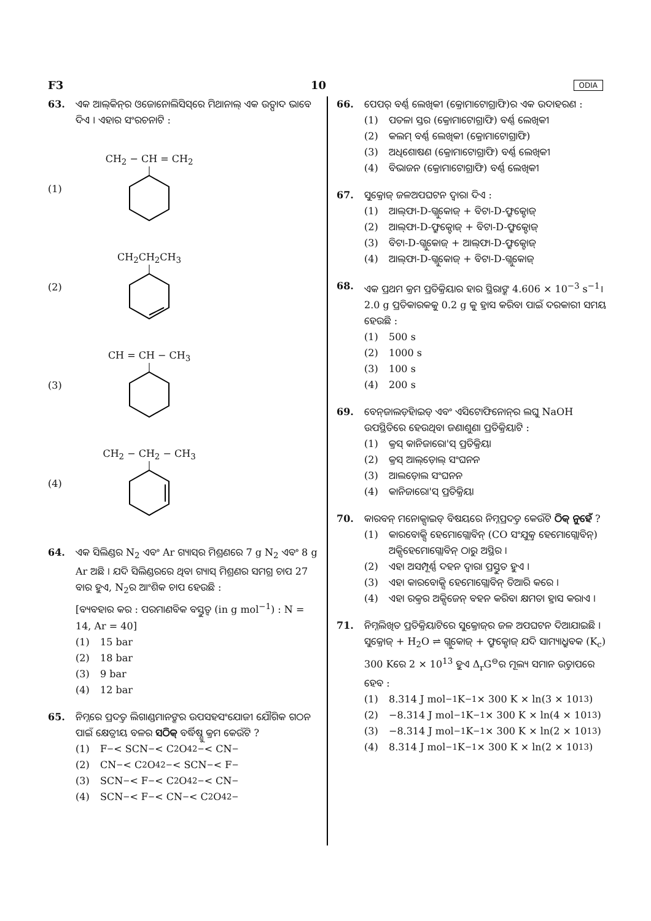F3 10 ODIA
63. ଏକ ଆଲ୍‌କିନ୍‌ର ଓଜୋନୋଲିସିସ୍‌ରେ ମିଥାନାଲ୍ ଏକ ଉତ୍ପାଦ ଭାବେ ଦିଏ । ଏହାର ସଂରଚନାଟି :
(1) CH<sub>2</sub> − CH = CH<sub>2</sub>
(2) CH<sub>2</sub>CH<sub>2</sub>CH<sub>3</sub>
(3) CH = CH − CH<sub>3</sub>
(4) CH<sub>2</sub> − CH<sub>2</sub> − CH<sub>3</sub>
64. ଏକ ସିଲିଣ୍ଡର N<sub>2</sub> ଏବଂ Ar ଗ୍ୟାସ୍‌ର ମିଶ୍ରଣରେ 7 g N<sub>2</sub> ଏବଂ 8 g Ar ଅଛି । ଯଦି ସିଲିଣ୍ଡରରେ ଥିବା ଗ୍ୟାସ୍ ମିଶ୍ରଣର ସମଗ୍ର ଚାପ 27 ବାର ହୁଏ, N<sub>2</sub>ର ଆଂଶିକ ଚାପ ହେଉଛି :
[ବ୍ୟବହାର କର : ପରମାଣବିକ ବସ୍ତୁତ୍ୱ (in g mol<sup>−1</sup>) : N = 14, Ar = 40]
(1) 15 bar
(2) 18 bar
(3) 9 bar
(4) 12 bar
65. ନିମ୍ନରେ ପ୍ରଦତ୍ତ ଲିଗାଣ୍ଡମାନଙ୍କର ଉପସହସଂଯୋଜୀ ଯୌଗିକ ଗଠନ ପାଇଁ କ୍ଷେତ୍ରୀୟ ବଳର ସଠିକ୍ ବର୍ଦ୍ଧିଷ୍ଣୁ କ୍ରମ କେଉଁଟି ?
(1) F<sup>−</sup> < SCN<sup>−</sup> < C<sub>2</sub>O<sub>4</sub><sup>2−</sup> < CN<sup>−</sup>
(2) CN<sup>−</sup> < C<sub>2</sub>O<sub>4</sub><sup>2−</sup> < SCN<sup>−</sup> < F<sup>−</sup>
(3) SCN<sup>−</sup> < F<sup>−</sup> < C<sub>2</sub>O<sub>4</sub><sup>2−</sup> < CN<sup>−</sup>
(4) SCN<sup>−</sup> < F<sup>−</sup> < CN<sup>−</sup> < C<sub>2</sub>O<sub>4</sub><sup>2−</sup>
66. ପେପର୍ ବର୍ଣ୍ଣ ଲେଖିକୀ (କ୍ରୋମାଟୋଗ୍ରାଫି)ର ଏକ ଉଦାହରଣ :
(1) ପତଳା ସ୍ତର (କ୍ରୋମାଟୋଗ୍ରାଫି) ବର୍ଣ୍ଣ ଲେଖିକୀ
(2) କଲମ୍ ବର୍ଣ୍ଣ ଲେଖିକୀ (କ୍ରୋମାଟୋଗ୍ରାଫି)
(3) ଅଧିଶୋଷଣ (କ୍ରୋମାଟୋଗ୍ରାଫି) ବର୍ଣ୍ଣ ଲେଖିକୀ
(4) ବିଭାଜନ (କ୍ରୋମାଟୋଗ୍ରାଫି) ବର୍ଣ୍ଣ ଲେଖିକୀ
67. ସୁକ୍ରୋଜ୍ ଜଳଅପଘଟନ ଦ୍ୱାରା ଦିଏ :
(1) ଆଲ୍‌ଫା-D-ଗ୍ଲୁକୋଜ୍ + ବିଟା-D-ଫ୍ରୁକ୍ଟୋଜ୍
(2) ଆଲ୍‌ଫା-D-ଫ୍ରୁକ୍ଟୋଜ୍ + ବିଟା-D-ଫ୍ରୁକ୍ଟୋଜ୍
(3) ବିଟା-D-ଗ୍ଲୁକୋଜ୍ + ଆଲ୍‌ଫା-D-ଫ୍ରୁକ୍ଟୋଜ୍
(4) ଆଲ୍‌ଫା-D-ଗ୍ଲୁକୋଜ୍ + ବିଟା-D-ଗ୍ଲୁକୋଜ୍
68. ଏକ ପ୍ରଥମ କ୍ରମ ପ୍ରତିକ୍ରିୟାର ହାର ସ୍ଥିରାଙ୍କ 4.606 × 10<sup>−3</sup> s<sup>−1</sup>। 2.0 g ପ୍ରତିକାରକକୁ 0.2 g କୁ ହ୍ରାସ କରିବା ପାଇଁ ଦରକାରୀ ସମୟ ହେଉଛି :
(1) 500 s
(2) 1000 s
(3) 100 s
(4) 200 s
69. ବେନ୍‌ଜାଲଡ଼ିହାଇଡ୍ ଏବଂ ଏସିଟୋଫିନୋନ୍‌ର ଲଘୁ NaOH ଉପସ୍ଥିତିରେ ହେଉଥିବା ଜଣାଶୁଣା ପ୍ରତିକ୍ରିୟାଟି :
(1) କ୍ରସ୍ କାନିଜାରୋ'ସ୍ ପ୍ରତିକ୍ରିୟା
(2) କ୍ରସ୍ ଆଲ୍‌ଡ଼ୋଲ୍ ସଂଘନନ
(3) ଆଲଡ଼ୋଲ ସଂଘନନ
(4) କାନିଜାରୋ'ସ୍ ପ୍ରତିକ୍ରିୟା
70. କାରବନ୍ ମନୋକ୍ସାଇଡ୍ ବିଷୟରେ ନିମ୍ନପ୍ରଦତ୍ତ କେଉଁଟି ଠିକ୍ ନୁହେଁ ?
(1) କାରବୋକ୍ସି ହେମୋଗ୍ଲୋବିନ୍ (CO ସଂଯୁକ୍ତ ହେମୋଗ୍ଲୋବିନ୍) ଅକ୍ସିହେମୋଗ୍ଲୋବିନ୍ ଠାରୁ ଅସ୍ଥିର ।
(2) ଏହା ଅସମ୍ପୂର୍ଣ୍ଣ ଦହନ ଦ୍ୱାରା ପ୍ରସ୍ତୁତ ହୁଏ ।
(3) ଏହା କାରବୋକ୍ସି ହେମୋଗ୍ଲୋବିନ୍ ତିଆରି କରେ ।
(4) ଏହା ରକ୍ତର ଅକ୍ସିଜେନ୍ ବହନ କରିବା କ୍ଷମତା ହ୍ରାସ କରାଏ ।
71. ନିମ୍ନଲିଖିତ ପ୍ରତିକ୍ରିୟାଟିରେ ସୁକ୍ରୋଜ୍‌ର ଜଳ ଅପଘଟନ ଦିଆଯାଇଛି । ସୁକ୍ରୋଜ୍ + H<sub>2</sub>O ⇌ ଗ୍ଲୁକୋଜ୍ + ଫ୍ରୁକ୍ଟୋଜ୍ ଯଦି ସାମ୍ୟାଧ୍ରୁବକ (K<sub>c</sub>) 300 Kରେ 2 × 10<sup>13</sup> ହୁଏ Δ<sub>r</sub>G<sup>⊖</sup>ର ମୂଲ୍ୟ ସମାନ ଉତ୍ତାପରେ ହେବ :
(1) 8.314 J mol<sup>−1</sup>K<sup>−1</sup> × 300 K × ln(3 × 10<sup>13</sup>)
(2) −8.314 J mol<sup>−1</sup>K<sup>−1</sup> × 300 K × ln(4 × 10<sup>13</sup>)
(3) −8.314 J mol<sup>−1</sup>K<sup>−1</sup> × 300 K × ln(2 × 10<sup>13</sup>)
(4) 8.314 J mol<sup>−1</sup>K<sup>−1</sup> × 300 K × ln(2 × 10<sup>13</sup>)